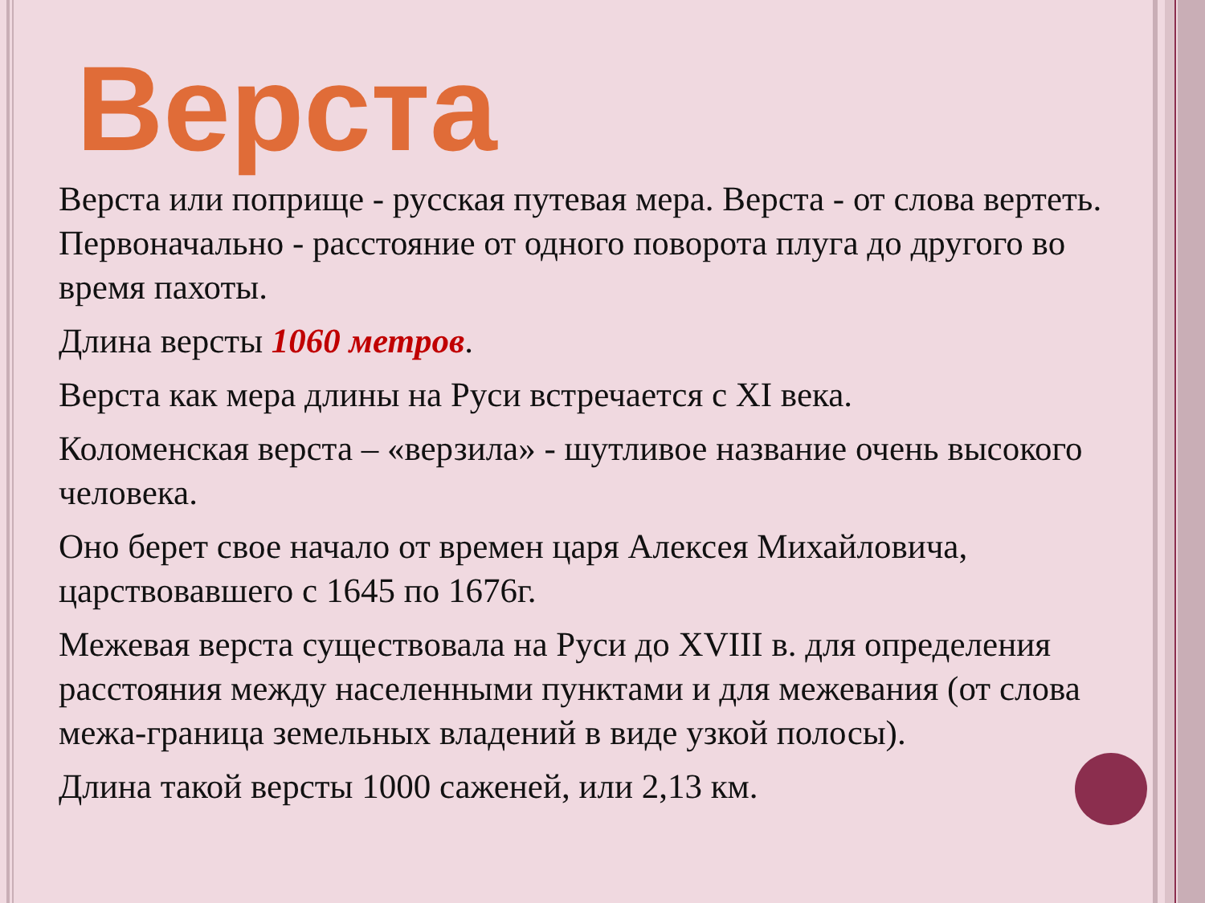Верста
Верста или поприще - русская путевая мера. Верста - от слова вертеть. Первоначально - расстояние от одного поворота плуга до другого во время пахоты.
Длина версты 1060 метров.
Верста как мера длины на Руси встречается с XI века.
Коломенская верста – «верзила» - шутливое название очень высокого человека.
Оно берет свое начало от времен царя Алексея Михайловича, царствовавшего с 1645 по 1676г.
Межевая верста существовала на Руси до XVIII в. для определения расстояния между населенными пунктами и для межевания (от слова межа-граница земельных владений в виде узкой полосы).
Длина такой версты 1000 саженей, или 2,13 км.